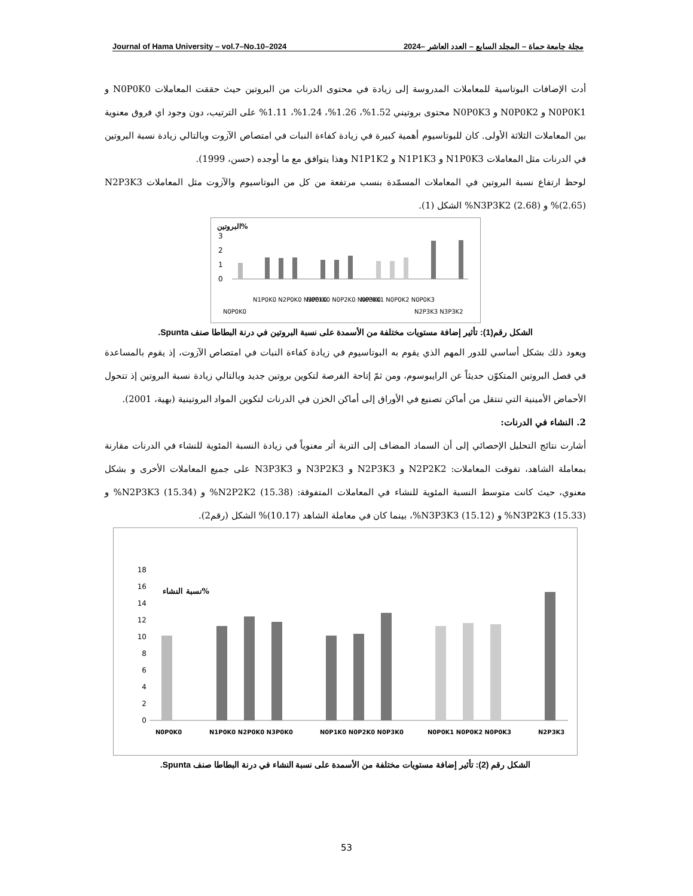Journal of Hama University – vol.7–No.10–2024 مجلة جامعة حماة – المجلد السابع – العدد العاشر –2024
أدت الإضافات البوتاسية للمعاملات المدروسة إلى زيادة في محتوى الدرنات من البروتين حيث حققت المعاملات N0P0K0 و N0P0K1 و N0P0K2 و N0P0K3 محتوى بروتيني 1.52%، 1.26%، 1.24%، 1.11% على الترتيب، دون وجود اي فروق معنوية بين المعاملات الثلاثة الأولى. كان للبوتاسيوم أهمية كبيرة في زيادة كفاءة النبات في امتصاص الآزوت وبالتالي زيادة نسبة البروتين في الدرنات مثل المعاملات N1P0K3 و N1P1K3 و N1P1K2 وهذا يتوافق مع ما أوجده (حسن، 1999).
لوحظ ارتفاع نسبة البروتين في المعاملات المسمّدة بنسب مرتفعة من كل من البوتاسيوم والآزوت مثل المعاملات N2P3K3 (2.65)% و N3P3K2 (2.68)% الشكل (1).
البروتين%
3
2
1
0
N0P0K0
N1P0K0 N2P0K0 N3P0K0
N0P1K0 N0P2K0 N0P3K0
N0P0K1 N0P0K2 N0P0K3
N2P3K3 N3P3K2
الشكل رقم(1): تأثير إضافة مستويات مختلفة من الأسمدة على نسبة البروتين في درنة البطاطا صنف Spunta.
ويعود ذلك بشكل أساسي للدور المهم الذي يقوم به البوتاسيوم في زيادة كفاءة النبات في امتصاص الآزوت، إذ يقوم بالمساعدة في فصل البروتين المتكوّن حديثاً عن الرايبوسوم، ومن ثمّ إتاحة الفرصة لتكوين بروتين جديد وبالتالي زيادة نسبة البروتين إذ تتحول الأحماض الأمينية التي تنتقل من أماكن تصنيع في الأوراق إلى أماكن الخزن في الدرنات لتكوين المواد البروتينية (بهية، 2001).
2. النشاء في الدرنات:
أشارت نتائج التحليل الإحصائي إلى أن السماد المضاف إلى التربة أثر معنوياً في زيادة النسبة المئوية للنشاء في الدرنات مقارنة بمعاملة الشاهد، تفوقت المعاملات: N2P2K2 و N2P3K3 و N3P2K3 و N3P3K3 على جميع المعاملات الأخرى و بشكل معنوي، حيث كانت متوسط النسبة المئوية للنشاء في المعاملات المتفوقة: N2P2K2 (15.38)% و N2P3K3 (15.34)% و N3P2K3 (15.33)% و N3P3K3 (15.12)%، بينما كان في معاملة الشاهد (10.17)% الشكل (رقم2).
18
16
14
12
10
8
6
4
2
0
نسبة النشاء%
N0P0K0
N1P0K0 N2P0K0 N3P0K0
N0P1K0 N0P2K0 N0P3K0
N0P0K1 N0P0K2 N0P0K3
N2P3K3
الشكل رقم (2): تأثير إضافة مستويات مختلفة من الأسمدة على نسبة النشاء في درنة البطاطا صنف Spunta.
53